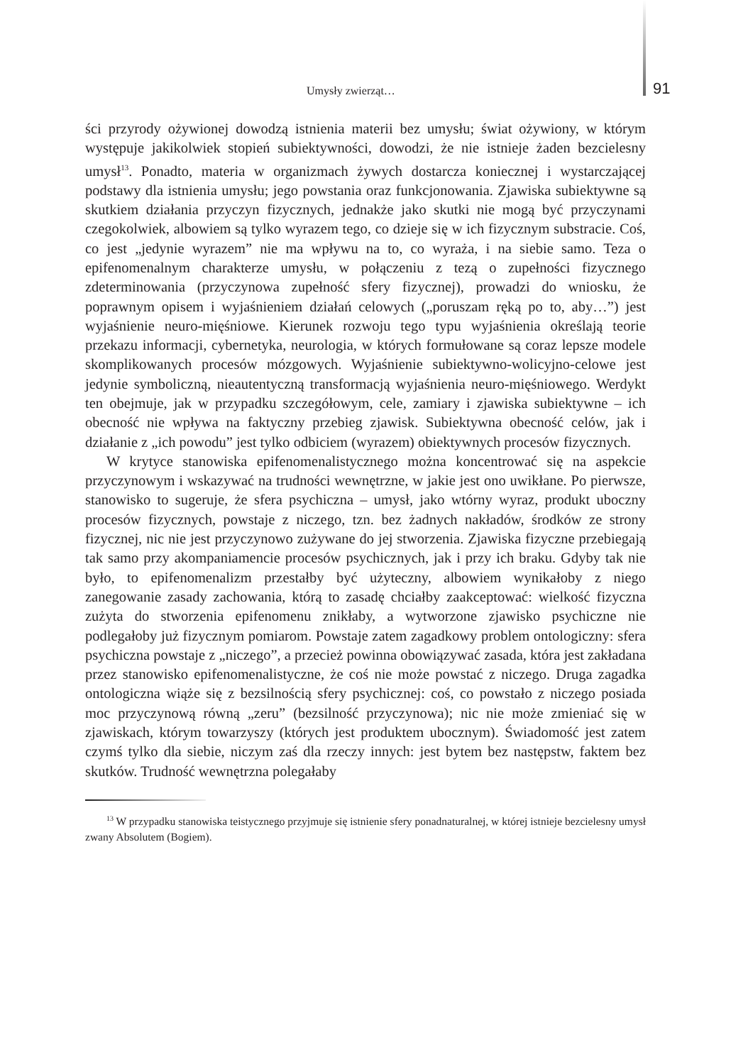Umysły zwierząt… 91
ści przyrody ożywionej dowodzą istnienia materii bez umysłu; świat ożywiony, w którym występuje jakikolwiek stopień subiektywności, dowodzi, że nie istnieje żaden bezcielesny umysł<sup>13</sup>. Ponadto, materia w organizmach żywych dostarcza koniecznej i wystarczającej podstawy dla istnienia umysłu; jego powstania oraz funkcjonowania. Zjawiska subiektywne są skutkiem działania przyczyn fizycznych, jednakże jako skutki nie mogą być przyczynami czegokolwiek, albowiem są tylko wyrazem tego, co dzieje się w ich fizycznym substracie. Coś, co jest „jedynie wyrazem” nie ma wpływu na to, co wyraża, i na siebie samo. Teza o epifenomenalnym charakterze umysłu, w połączeniu z tezą o zupełności fizycznego zdeterminowania (przyczynowa zupełność sfery fizycznej), prowadzi do wniosku, że poprawnym opisem i wyjaśnieniem działań celowych („poruszam ręką po to, aby…”) jest wyjaśnienie neuro-mięśniowe. Kierunek rozwoju tego typu wyjaśnienia określają teorie przekazu informacji, cybernetyka, neurologia, w których formułowane są coraz lepsze modele skomplikowanych procesów mózgowych. Wyjaśnienie subiektywno-wolicyjno-celowe jest jedynie symboliczną, nieautentyczną transformacją wyjaśnienia neuro-mięśniowego. Werdykt ten obejmuje, jak w przypadku szczegółowym, cele, zamiary i zjawiska subiektywne – ich obecność nie wpływa na faktyczny przebieg zjawisk. Subiektywna obecność celów, jak i działanie z „ich powodu” jest tylko odbiciem (wyrazem) obiektywnych procesów fizycznych.
W krytyce stanowiska epifenomenalistycznego można koncentrować się na aspekcie przyczynowym i wskazywać na trudności wewnętrzne, w jakie jest ono uwikłane. Po pierwsze, stanowisko to sugeruje, że sfera psychiczna – umysł, jako wtórny wyraz, produkt uboczny procesów fizycznych, powstaje z niczego, tzn. bez żadnych nakładów, środków ze strony fizycznej, nic nie jest przyczynowo zużywane do jej stworzenia. Zjawiska fizyczne przebiegają tak samo przy akompaniamencie procesów psychicznych, jak i przy ich braku. Gdyby tak nie było, to epifenomenalizm przestałby być użyteczny, albowiem wynikałoby z niego zanegowanie zasady zachowania, którą to zasadę chciałby zaakceptować: wielkość fizyczna zużyta do stworzenia epifenomenu znikłaby, a wytworzone zjawisko psychiczne nie podlegałoby już fizycznym pomiarom. Powstaje zatem zagadkowy problem ontologiczny: sfera psychiczna powstaje z „niczego”, a przecież powinna obowiązywać zasada, która jest zakładana przez stanowisko epifenomenalistyczne, że coś nie może powstać z niczego. Druga zagadka ontologiczna wiąże się z bezsilnością sfery psychicznej: coś, co powstało z niczego posiada moc przyczynową równą „zeru” (bezsilność przyczynowa); nic nie może zmieniać się w zjawiskach, którym towarzyszy (których jest produktem ubocznym). Świadomość jest zatem czymś tylko dla siebie, niczym zaś dla rzeczy innych: jest bytem bez następstw, faktem bez skutków. Trudność wewnętrzna polegałaby
<sup>13</sup> W przypadku stanowiska teistycznego przyjmuje się istnienie sfery ponadnaturalnej, w której istnieje bezcielesny umysł zwany Absolutem (Bogiem).